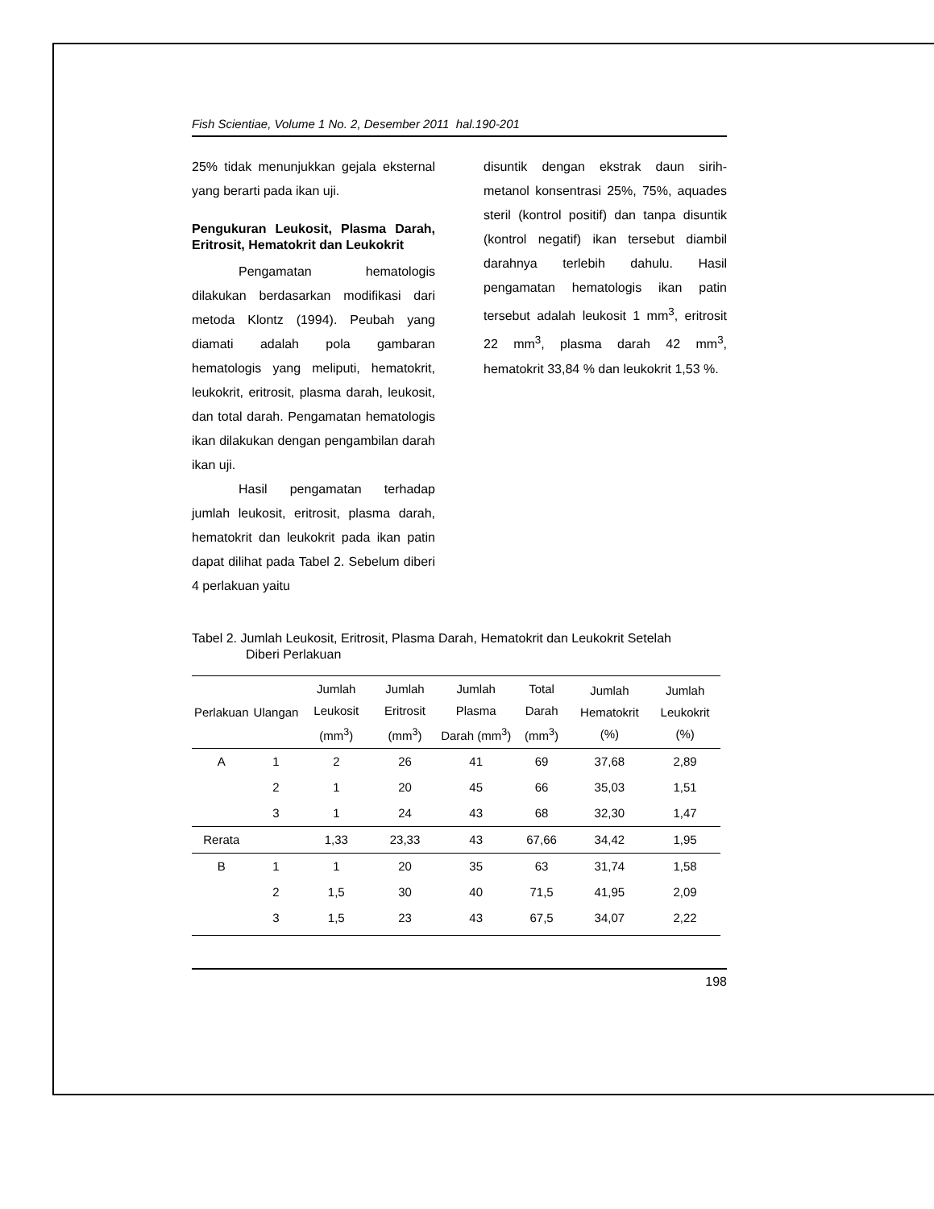Fish Scientiae, Volume 1 No. 2, Desember 2011 hal.190-201
25% tidak menunjukkan gejala eksternal yang berarti pada ikan uji.
Pengukuran Leukosit, Plasma Darah, Eritrosit, Hematokrit dan Leukokrit
Pengamatan hematologis dilakukan berdasarkan modifikasi dari metoda Klontz (1994). Peubah yang diamati adalah pola gambaran hematologis yang meliputi, hematokrit, leukokrit, eritrosit, plasma darah, leukosit, dan total darah. Pengamatan hematologis ikan dilakukan dengan pengambilan darah ikan uji.
Hasil pengamatan terhadap jumlah leukosit, eritrosit, plasma darah, hematokrit dan leukokrit pada ikan patin dapat dilihat pada Tabel 2. Sebelum diberi 4 perlakuan yaitu
disuntik dengan ekstrak daun sirih-metanol konsentrasi 25%, 75%, aquades steril (kontrol positif) dan tanpa disuntik (kontrol negatif) ikan tersebut diambil darahnya terlebih dahulu. Hasil pengamatan hematologis ikan patin tersebut adalah leukosit 1 mm<sup>3</sup>, eritrosit 22 mm<sup>3</sup>, plasma darah 42 mm<sup>3</sup>, hematokrit 33,84 % dan leukokrit 1,53 %.
Tabel 2. Jumlah Leukosit, Eritrosit, Plasma Darah, Hematokrit dan Leukokrit Setelah
Diberi Perlakuan
| Perlakuan | Ulangan | Jumlah Leukosit (mm<sup>3</sup>) | Jumlah Eritrosit (mm<sup>3</sup>) | Jumlah Plasma Darah (mm<sup>3</sup>) | Total Darah (mm<sup>3</sup>) | Jumlah Hematokrit (%) | Jumlah Leukokrit (%) |
| --- | --- | --- | --- | --- | --- | --- | --- |
| A | 1 | 2 | 26 | 41 | 69 | 37,68 | 2,89 |
| | 2 | 1 | 20 | 45 | 66 | 35,03 | 1,51 |
| | 3 | 1 | 24 | 43 | 68 | 32,30 | 1,47 |
| Rerata | | 1,33 | 23,33 | 43 | 67,66 | 34,42 | 1,95 |
| B | 1 | 1 | 20 | 35 | 63 | 31,74 | 1,58 |
| | 2 | 1,5 | 30 | 40 | 71,5 | 41,95 | 2,09 |
| | 3 | 1,5 | 23 | 43 | 67,5 | 34,07 | 2,22 |
198